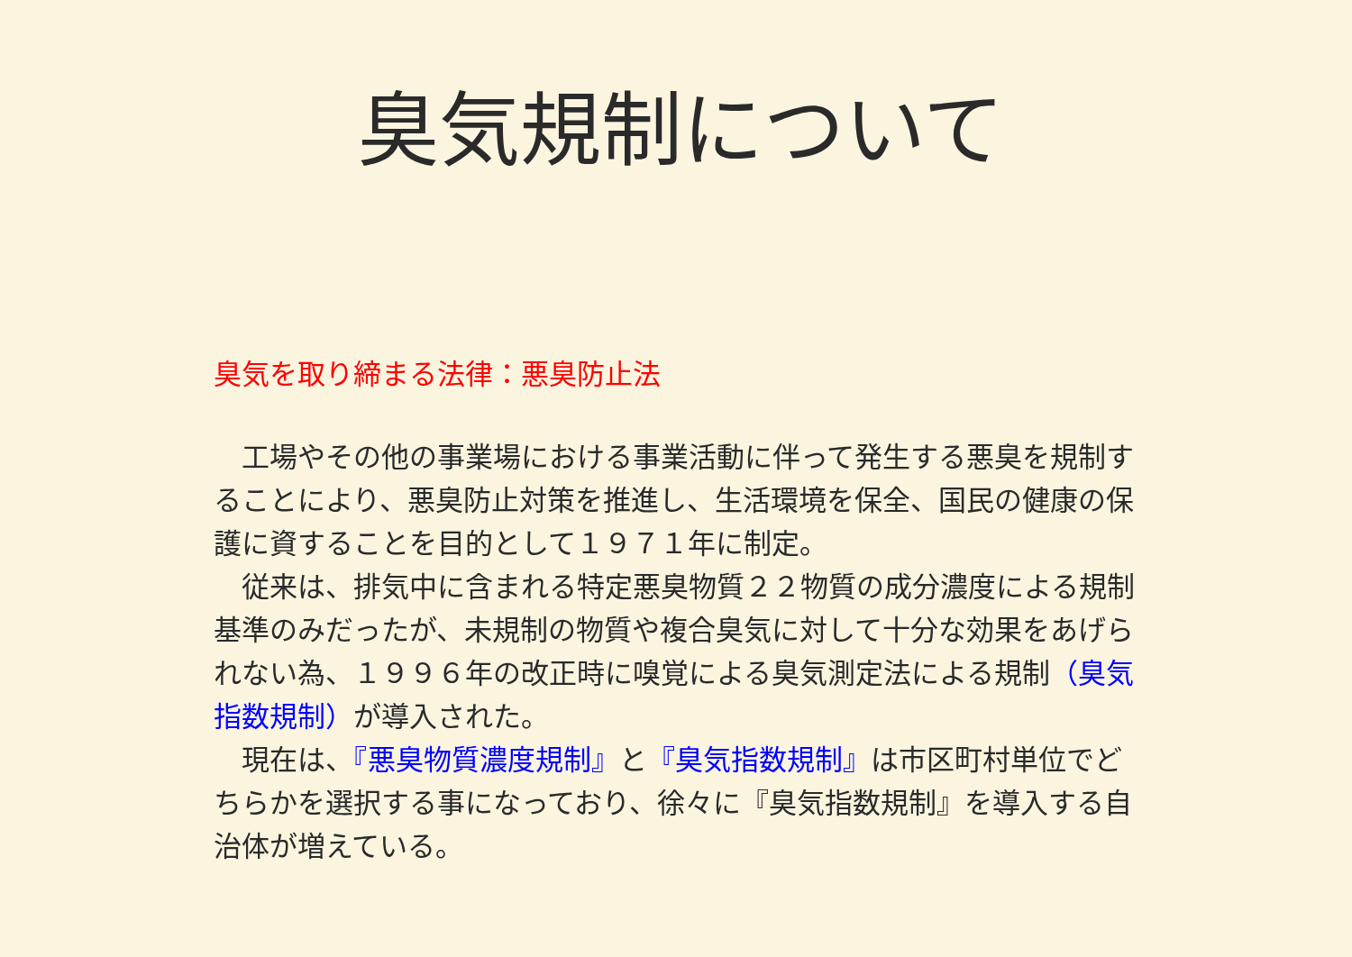臭気規制について
臭気を取り締まる法律：悪臭防止法
　工場やその他の事業場における事業活動に伴って発生する悪臭を規制することにより、悪臭防止対策を推進し、生活環境を保全、国民の健康の保護に資することを目的として１９７１年に制定。
　従来は、排気中に含まれる特定悪臭物質２２物質の成分濃度による規制基準のみだったが、未規制の物質や複合臭気に対して十分な効果をあげられない為、１９９６年の改正時に嗅覚による臭気測定法による規制（臭気指数規制）が導入された。
　現在は、『悪臭物質濃度規制』と『臭気指数規制』は市区町村単位でどちらかを選択する事になっており、徐々に『臭気指数規制』を導入する自治体が増えている。